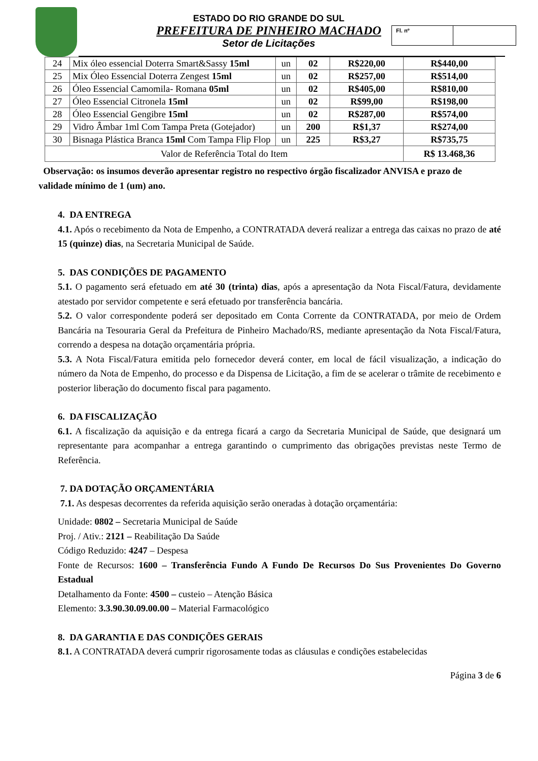ESTADO DO RIO GRANDE DO SUL
PREFEITURA DE PINHEIRO MACHADO
Setor de Licitações
Fl. nº
| 24 | Mix óleo essencial Doterra Smart&Sassy 15ml | un | 02 | R$220,00 | R$440,00 |
| 25 | Mix Óleo Essencial Doterra Zengest 15ml | un | 02 | R$257,00 | R$514,00 |
| 26 | Óleo Essencial Camomila- Romana 05ml | un | 02 | R$405,00 | R$810,00 |
| 27 | Óleo Essencial Citronela 15ml | un | 02 | R$99,00 | R$198,00 |
| 28 | Óleo Essencial Gengibre 15ml | un | 02 | R$287,00 | R$574,00 |
| 29 | Vidro Âmbar 1ml Com Tampa Preta (Gotejador) | un | 200 | R$1,37 | R$274,00 |
| 30 | Bisnaga Plástica Branca 15ml Com Tampa Flip Flop | un | 225 | R$3,27 | R$735,75 |
| Valor de Referência Total do Item | | | | | R$ 13.468,36 |
Observação: os insumos deverão apresentar registro no respectivo órgão fiscalizador ANVISA e prazo de validade mínimo de 1 (um) ano.
4. DA ENTREGA
4.1. Após o recebimento da Nota de Empenho, a CONTRATADA deverá realizar a entrega das caixas no prazo de até 15 (quinze) dias, na Secretaria Municipal de Saúde.
5. DAS CONDIÇÕES DE PAGAMENTO
5.1. O pagamento será efetuado em até 30 (trinta) dias, após a apresentação da Nota Fiscal/Fatura, devidamente atestado por servidor competente e será efetuado por transferência bancária.
5.2. O valor correspondente poderá ser depositado em Conta Corrente da CONTRATADA, por meio de Ordem Bancária na Tesouraria Geral da Prefeitura de Pinheiro Machado/RS, mediante apresentação da Nota Fiscal/Fatura, correndo a despesa na dotação orçamentária própria.
5.3. A Nota Fiscal/Fatura emitida pelo fornecedor deverá conter, em local de fácil visualização, a indicação do número da Nota de Empenho, do processo e da Dispensa de Licitação, a fim de se acelerar o trâmite de recebimento e posterior liberação do documento fiscal para pagamento.
6. DA FISCALIZAÇÃO
6.1. A fiscalização da aquisição e da entrega ficará a cargo da Secretaria Municipal de Saúde, que designará um representante para acompanhar a entrega garantindo o cumprimento das obrigações previstas neste Termo de Referência.
7. DA DOTAÇÃO ORÇAMENTÁRIA
7.1. As despesas decorrentes da referida aquisição serão oneradas à dotação orçamentária:
Unidade: 0802 – Secretaria Municipal de Saúde
Proj. / Ativ.: 2121 – Reabilitação Da Saúde
Código Reduzido: 4247 – Despesa
Fonte de Recursos: 1600 – Transferência Fundo A Fundo De Recursos Do Sus Provenientes Do Governo Estadual
Detalhamento da Fonte: 4500 – custeio – Atenção Básica
Elemento: 3.3.90.30.09.00.00 – Material Farmacológico
8. DA GARANTIA E DAS CONDIÇÕES GERAIS
8.1. A CONTRATADA deverá cumprir rigorosamente todas as cláusulas e condições estabelecidas
Página 3 de 6